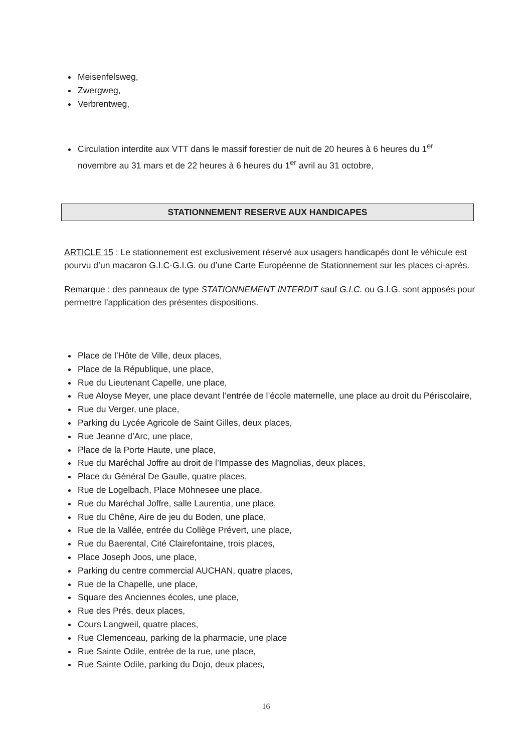Meisenfelsweg,
Zwergweg,
Verbrentweg,
Circulation interdite aux VTT dans le massif forestier de nuit de 20 heures à 6 heures du 1<sup>er</sup> novembre au 31 mars et de 22 heures à 6 heures du 1<sup>er</sup> avril au 31 octobre,
STATIONNEMENT RESERVE AUX HANDICAPES
ARTICLE 15 : Le stationnement est exclusivement réservé aux usagers handicapés dont le véhicule est pourvu d’un macaron G.I.C-G.I.G. ou d’une Carte Européenne de Stationnement sur les places ci-après.
Remarque : des panneaux de type STATIONNEMENT INTERDIT sauf G.I.C. ou G.I.G. sont apposés pour permettre l’application des présentes dispositions.
Place de l’Hôte de Ville, deux places,
Place de la République, une place,
Rue du Lieutenant Capelle, une place,
Rue Aloyse Meyer, une place devant l’entrée de l’école maternelle, une place au droit du Périscolaire,
Rue du Verger, une place,
Parking du Lycée Agricole de Saint Gilles, deux places,
Rue Jeanne d’Arc, une place,
Place de la Porte Haute, une place,
Rue du Maréchal Joffre au droit de l’Impasse des Magnolias, deux places,
Place du Général De Gaulle, quatre places,
Rue de Logelbach, Place Möhnesee une place,
Rue du Maréchal Joffre, salle Laurentia, une place,
Rue du Chêne, Aire de jeu du Boden, une place,
Rue de la Vallée, entrée du Collège Prévert, une place,
Rue du Baerental, Cité Clairefontaine, trois places,
Place Joseph Joos, une place,
Parking du centre commercial AUCHAN, quatre places,
Rue de la Chapelle, une place,
Square des Anciennes écoles, une place,
Rue des Prés, deux places,
Cours Langweil, quatre places,
Rue Clemenceau, parking de la pharmacie, une place
Rue Sainte Odile, entrée de la rue, une place,
Rue Sainte Odile, parking du Dojo, deux places,
16